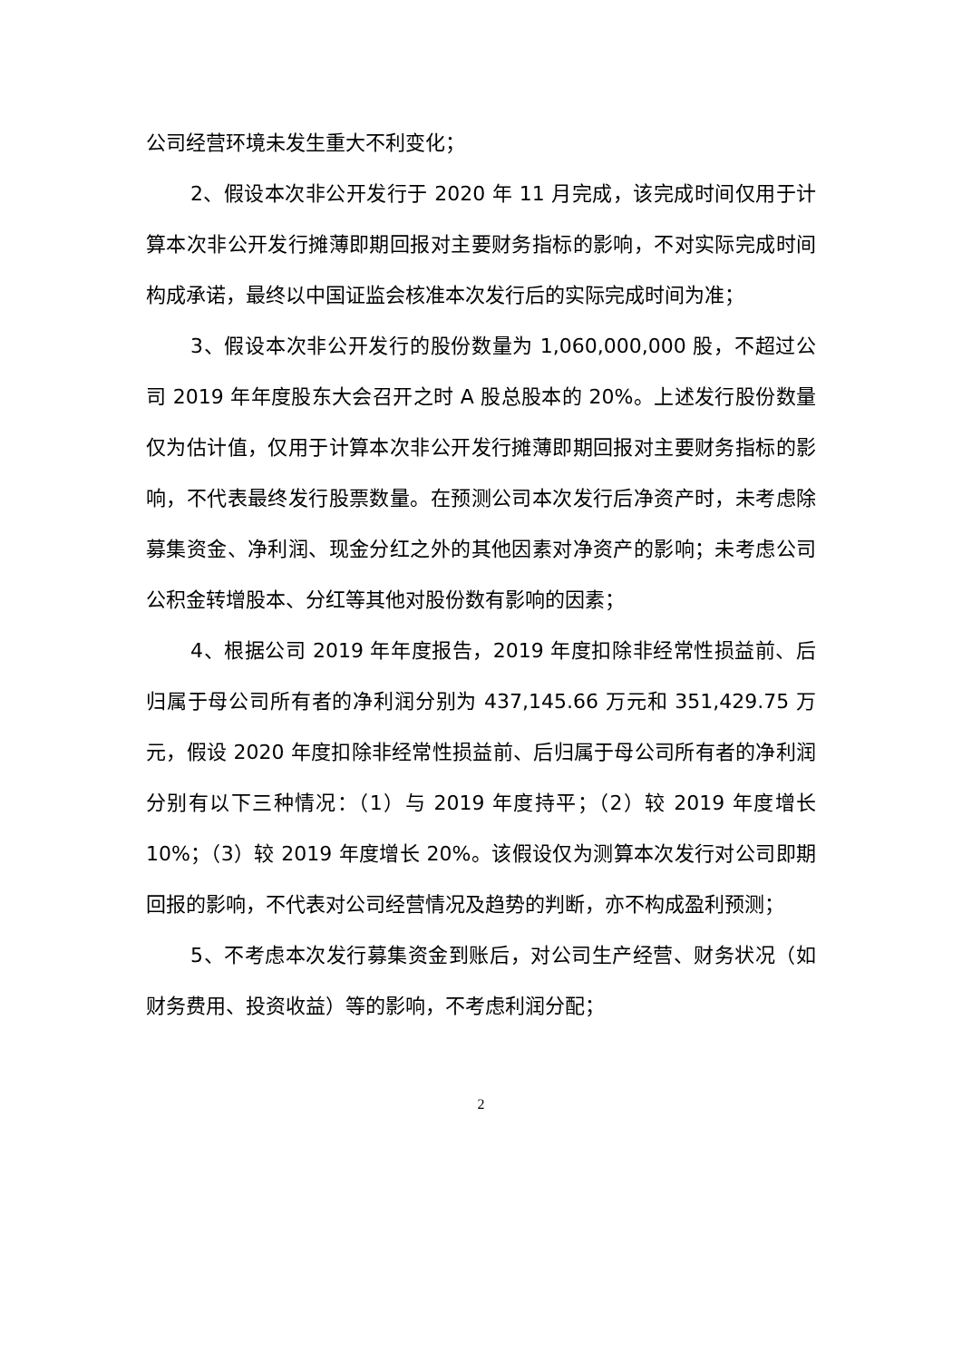公司经营环境未发生重大不利变化；
2、假设本次非公开发行于 2020 年 11 月完成，该完成时间仅用于计算本次非公开发行摊薄即期回报对主要财务指标的影响，不对实际完成时间构成承诺，最终以中国证监会核准本次发行后的实际完成时间为准；
3、假设本次非公开发行的股份数量为 1,060,000,000 股，不超过公司 2019 年年度股东大会召开之时 A 股总股本的 20%。上述发行股份数量仅为估计值，仅用于计算本次非公开发行摊薄即期回报对主要财务指标的影响，不代表最终发行股票数量。在预测公司本次发行后净资产时，未考虑除募集资金、净利润、现金分红之外的其他因素对净资产的影响；未考虑公司公积金转增股本、分红等其他对股份数有影响的因素；
4、根据公司 2019 年年度报告，2019 年度扣除非经常性损益前、后归属于母公司所有者的净利润分别为 437,145.66 万元和 351,429.75 万元，假设 2020 年度扣除非经常性损益前、后归属于母公司所有者的净利润分别有以下三种情况：（1）与 2019 年度持平；（2）较 2019 年度增长 10%；（3）较 2019 年度增长 20%。该假设仅为测算本次发行对公司即期回报的影响，不代表对公司经营情况及趋势的判断，亦不构成盈利预测；
5、不考虑本次发行募集资金到账后，对公司生产经营、财务状况（如财务费用、投资收益）等的影响，不考虑利润分配；
2